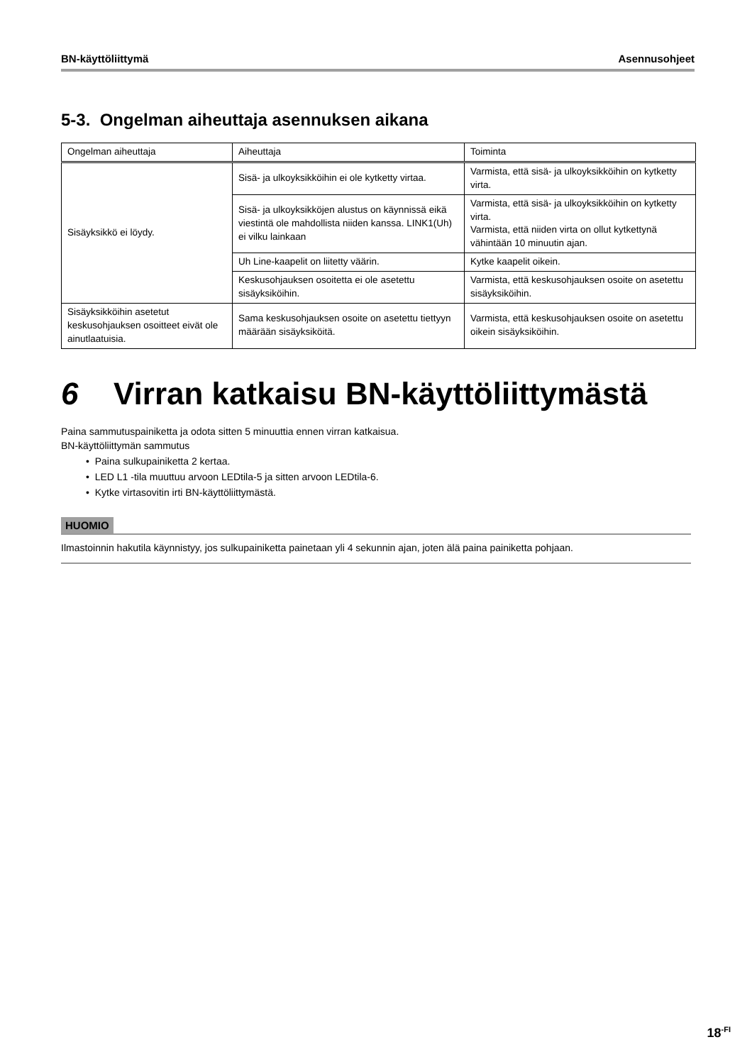BN-käyttöliittymä Asennusohjeet
5-3. Ongelman aiheuttaja asennuksen aikana
| Ongelman aiheuttaja | Aiheuttaja | Toiminta |
| --- | --- | --- |
| Sisäyksikkö ei löydy. | Sisä- ja ulkoyksikköihin ei ole kytketty virtaa. | Varmista, että sisä- ja ulkoyksikköihin on kytketty virta. |
| | Sisä- ja ulkoyksikköjen alustus on käynnissä eikä viestintä ole mahdollista niiden kanssa. LINK1(Uh) ei vilku lainkaan | Varmista, että sisä- ja ulkoyksikköihin on kytketty virta. Varmista, että niiden virta on ollut kytkettynä vähintään 10 minuutin ajan. |
| | Uh Line-kaapelit on liitetty väärin. | Kytke kaapelit oikein. |
| | Keskusohjauksen osoitetta ei ole asetettu sisäyksiköihin. | Varmista, että keskusohjauksen osoite on asetettu sisäyksiköihin. |
| Sisäyksikköihin asetetut keskusohjauksen osoitteet eivät ole ainutlaatuisia. | Sama keskusohjauksen osoite on asetettu tiettyyn määrään sisäyksiköitä. | Varmista, että keskusohjauksen osoite on asetettu oikein sisäyksiköihin. |
6 Virran katkaisu BN-käyttöliittymästä
Paina sammutuspainiketta ja odota sitten 5 minuuttia ennen virran katkaisua.
BN-käyttöliittymän sammutus
• Paina sulkupainiketta 2 kertaa.
• LED L1 -tila muuttuu arvoon LEDtila-5 ja sitten arvoon LEDtila-6.
• Kytke virtasovitin irti BN-käyttöliittymästä.
HUOMIO
Ilmastoinnin hakutila käynnistyy, jos sulkupainiketta painetaan yli 4 sekunnin ajan, joten älä paina painiketta pohjaan.
18<sup>-FI</sup>